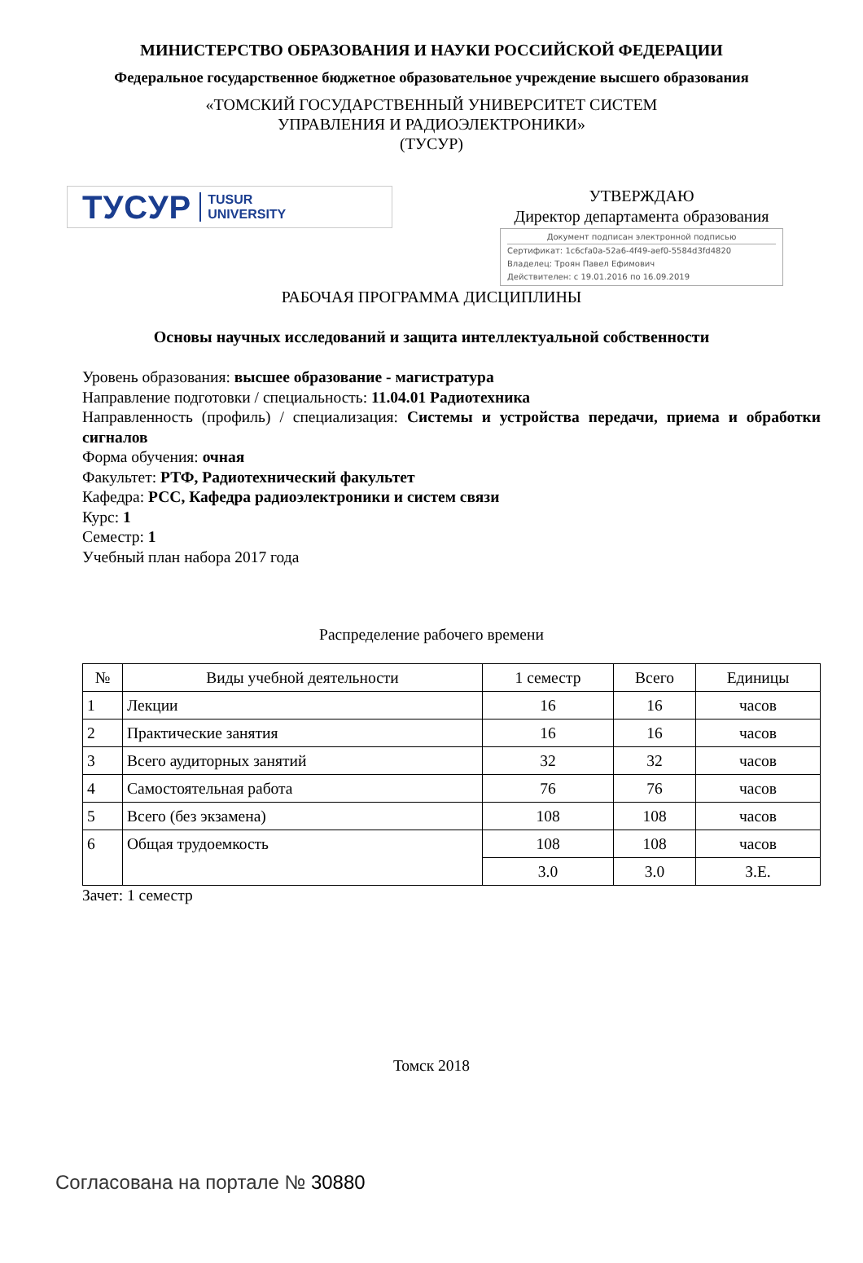МИНИСТЕРСТВО ОБРАЗОВАНИЯ И НАУКИ РОССИЙСКОЙ ФЕДЕРАЦИИ
Федеральное государственное бюджетное образовательное учреждение высшего образования
«ТОМСКИЙ ГОСУДАРСТВЕННЫЙ УНИВЕРСИТЕТ СИСТЕМ
УПРАВЛЕНИЯ И РАДИОЭЛЕКТРОНИКИ»
(ТУСУР)
ТУСУР TUSUR
UNIVERSITY
УТВЕРЖДАЮ
Директор департамента образования
Документ подписан электронной подписью
Сертификат: 1c6cfa0a-52a6-4f49-aef0-5584d3fd4820
Владелец: Троян Павел Ефимович
Действителен: с 19.01.2016 по 16.09.2019
РАБОЧАЯ ПРОГРАММА ДИСЦИПЛИНЫ
Основы научных исследований и защита интеллектуальной собственности
Уровень образования: высшее образование - магистратура
Направление подготовки / специальность: 11.04.01 Радиотехника
Направленность (профиль) / специализация: Системы и устройства передачи, приема и обработки сигналов
Форма обучения: очная
Факультет: РТФ, Радиотехнический факультет
Кафедра: РСС, Кафедра радиоэлектроники и систем связи
Курс: 1
Семестр: 1
Учебный план набора 2017 года
Распределение рабочего времени
| № | Виды учебной деятельности | 1 семестр | Всего | Единицы |
| --- | --- | --- | --- | --- |
| 1 | Лекции | 16 | 16 | часов |
| 2 | Практические занятия | 16 | 16 | часов |
| 3 | Всего аудиторных занятий | 32 | 32 | часов |
| 4 | Самостоятельная работа | 76 | 76 | часов |
| 5 | Всего (без экзамена) | 108 | 108 | часов |
| 6 | Общая трудоемкость | 108 | 108 | часов |
| | | 3.0 | 3.0 | З.Е. |
Зачет: 1 семестр
Томск 2018
Согласована на портале № 30880